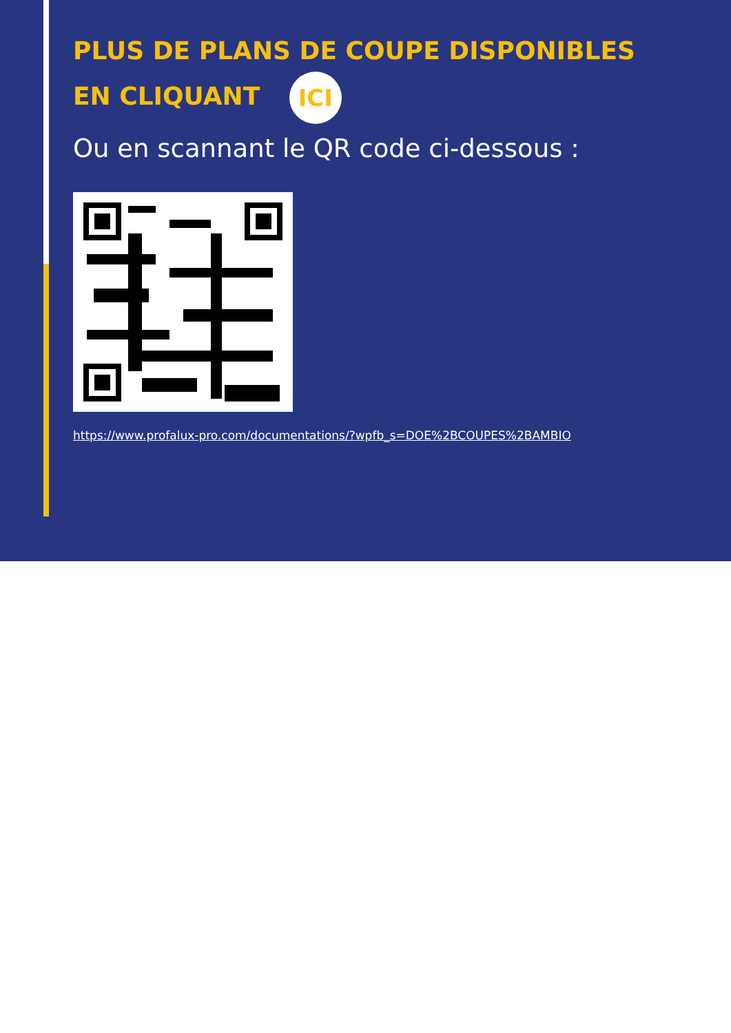PLUS DE PLANS DE COUPE DISPONIBLES
EN CLIQUANT ICI
Ou en scannant le QR code ci-dessous :
https://www.profalux-pro.com/documentations/?wpfb_s=DOE%2BCOUPES%2BAMBIO